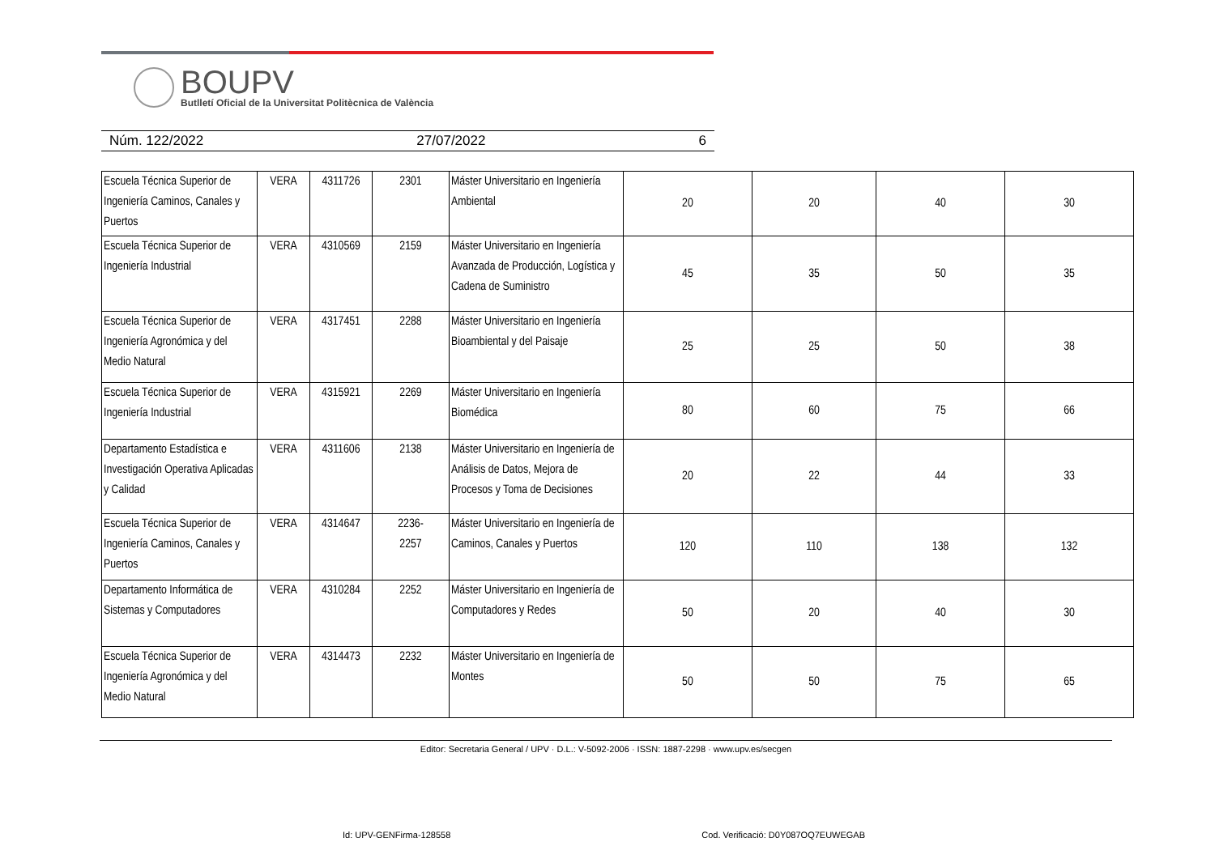BOUPV
Butlletí Oficial de la Universitat Politècnica de València
Núm. 122/2022 27/07/2022 6
| Escuela Técnica Superior de Ingeniería Caminos, Canales y Puertos | VERA | 4311726 | 2301 | Máster Universitario en Ingeniería Ambiental | 20 | 20 | 40 | 30 |
| Escuela Técnica Superior de Ingeniería Industrial | VERA | 4310569 | 2159 | Máster Universitario en Ingeniería Avanzada de Producción, Logística y Cadena de Suministro | 45 | 35 | 50 | 35 |
| Escuela Técnica Superior de Ingeniería Agronómica y del Medio Natural | VERA | 4317451 | 2288 | Máster Universitario en Ingeniería Bioambiental y del Paisaje | 25 | 25 | 50 | 38 |
| Escuela Técnica Superior de Ingeniería Industrial | VERA | 4315921 | 2269 | Máster Universitario en Ingeniería Biomédica | 80 | 60 | 75 | 66 |
| Departamento Estadística e Investigación Operativa Aplicadas y Calidad | VERA | 4311606 | 2138 | Máster Universitario en Ingeniería de Análisis de Datos, Mejora de Procesos y Toma de Decisiones | 20 | 22 | 44 | 33 |
| Escuela Técnica Superior de Ingeniería Caminos, Canales y Puertos | VERA | 4314647 | 2236- 2257 | Máster Universitario en Ingeniería de Caminos, Canales y Puertos | 120 | 110 | 138 | 132 |
| Departamento Informática de Sistemas y Computadores | VERA | 4310284 | 2252 | Máster Universitario en Ingeniería de Computadores y Redes | 50 | 20 | 40 | 30 |
| Escuela Técnica Superior de Ingeniería Agronómica y del Medio Natural | VERA | 4314473 | 2232 | Máster Universitario en Ingeniería de Montes | 50 | 50 | 75 | 65 |
Editor: Secretaria General / UPV · D.L.: V-5092-2006 · ISSN: 1887-2298 · www.upv.es/secgen
Id: UPV-GENFirma-128558 Cod. Verificació: D0Y087OQ7EUWEGAB